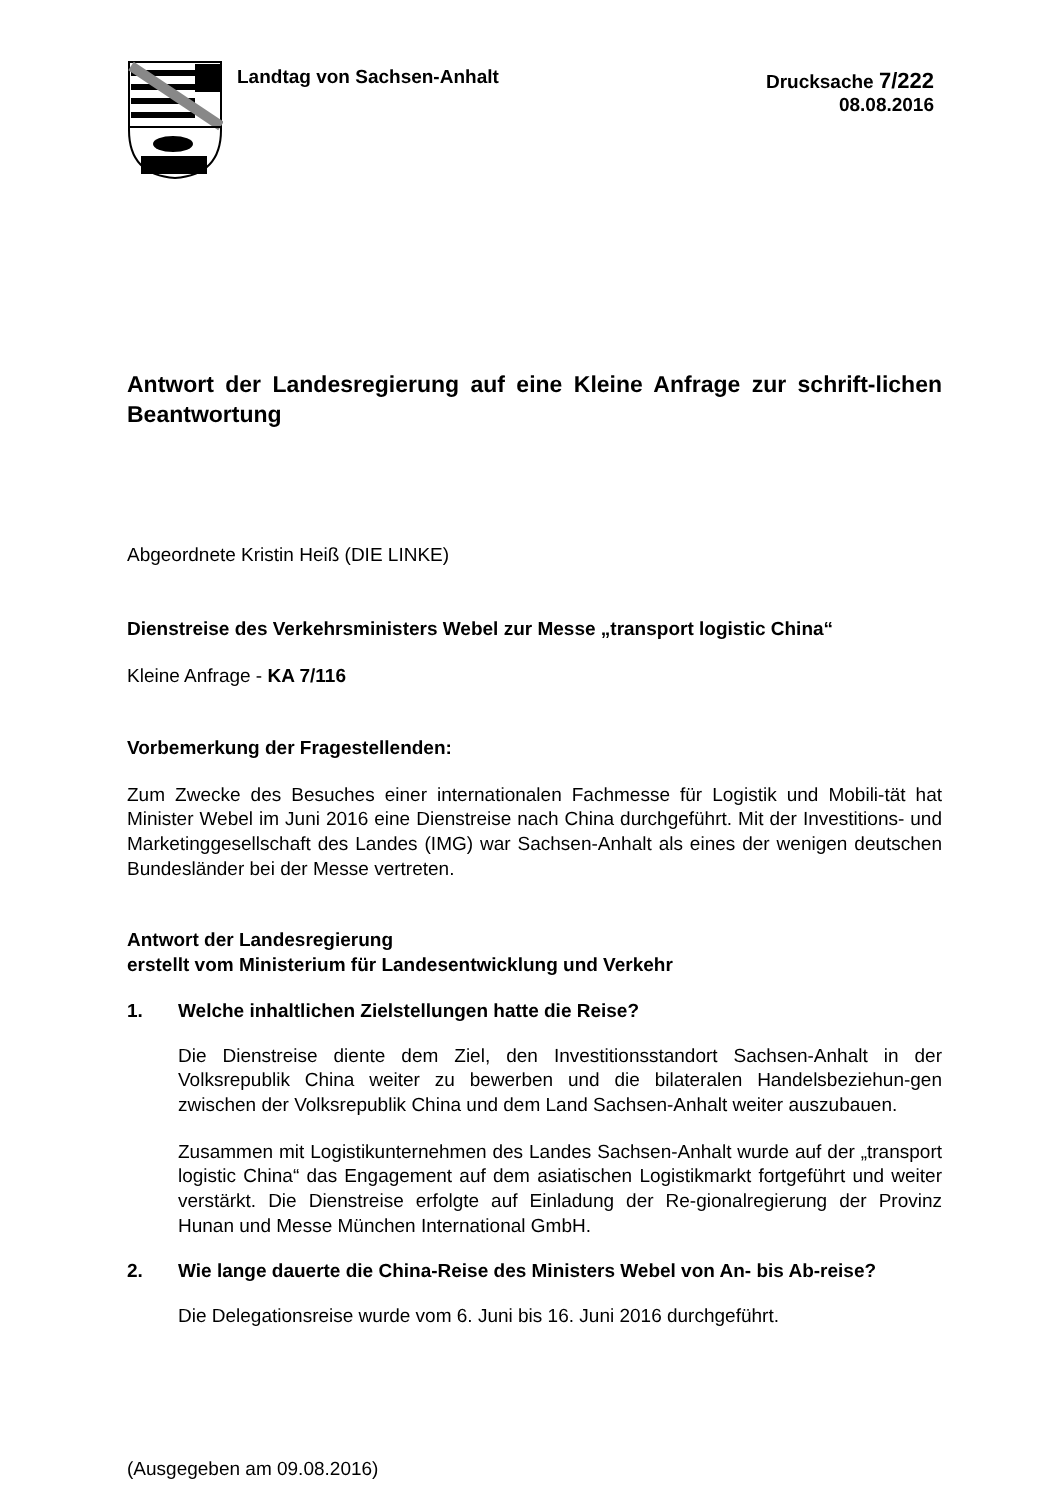Landtag von Sachsen-Anhalt Drucksache 7/222
08.08.2016
Antwort der Landesregierung auf eine Kleine Anfrage zur schrift-lichen Beantwortung
Abgeordnete Kristin Heiß (DIE LINKE)
Dienstreise des Verkehrsministers Webel zur Messe „transport logistic China“
Kleine Anfrage - KA 7/116
Vorbemerkung der Fragestellenden:
Zum Zwecke des Besuches einer internationalen Fachmesse für Logistik und Mobili-tät hat Minister Webel im Juni 2016 eine Dienstreise nach China durchgeführt. Mit der Investitions- und Marketinggesellschaft des Landes (IMG) war Sachsen-Anhalt als eines der wenigen deutschen Bundesländer bei der Messe vertreten.
Antwort der Landesregierung
erstellt vom Ministerium für Landesentwicklung und Verkehr
1. Welche inhaltlichen Zielstellungen hatte die Reise?
Die Dienstreise diente dem Ziel, den Investitionsstandort Sachsen-Anhalt in der Volksrepublik China weiter zu bewerben und die bilateralen Handelsbeziehun-gen zwischen der Volksrepublik China und dem Land Sachsen-Anhalt weiter auszubauen.
Zusammen mit Logistikunternehmen des Landes Sachsen-Anhalt wurde auf der „transport logistic China“ das Engagement auf dem asiatischen Logistikmarkt fortgeführt und weiter verstärkt. Die Dienstreise erfolgte auf Einladung der Re-gionalregierung der Provinz Hunan und Messe München International GmbH.
2. Wie lange dauerte die China-Reise des Ministers Webel von An- bis Ab-reise?
Die Delegationsreise wurde vom 6. Juni bis 16. Juni 2016 durchgeführt.
(Ausgegeben am 09.08.2016)